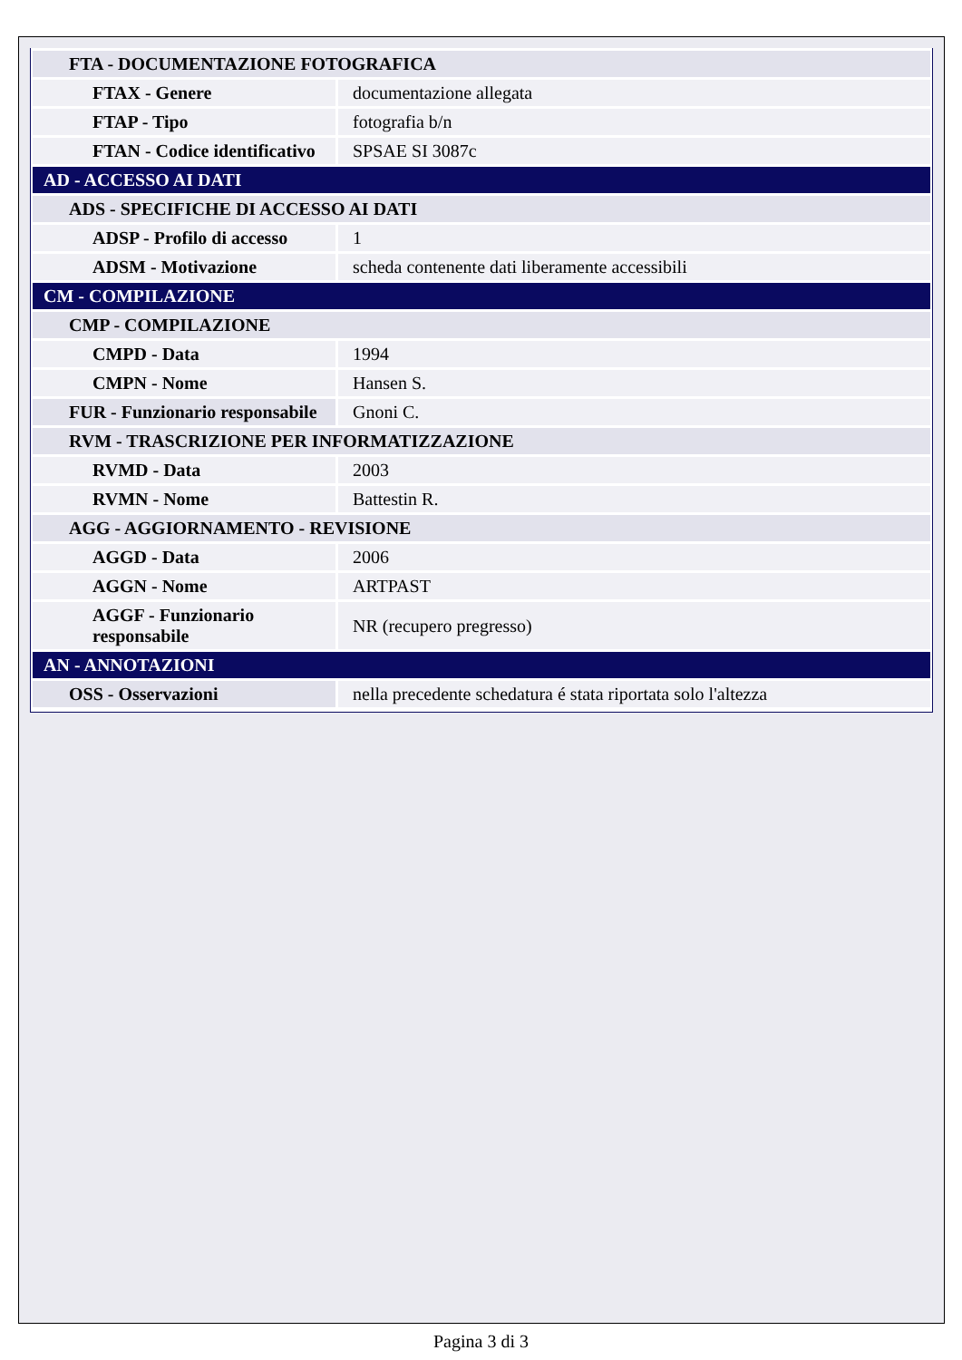| FTA - DOCUMENTAZIONE FOTOGRAFICA | |
| FTAX - Genere | documentazione allegata |
| FTAP - Tipo | fotografia b/n |
| FTAN - Codice identificativo | SPSAE SI 3087c |
| AD - ACCESSO AI DATI | |
| ADS - SPECIFICHE DI ACCESSO AI DATI | |
| ADSP - Profilo di accesso | 1 |
| ADSM - Motivazione | scheda contenente dati liberamente accessibili |
| CM - COMPILAZIONE | |
| CMP - COMPILAZIONE | |
| CMPD - Data | 1994 |
| CMPN - Nome | Hansen S. |
| FUR - Funzionario responsabile | Gnoni C. |
| RVM - TRASCRIZIONE PER INFORMATIZZAZIONE | |
| RVMD - Data | 2003 |
| RVMN - Nome | Battestin R. |
| AGG - AGGIORNAMENTO - REVISIONE | |
| AGGD - Data | 2006 |
| AGGN - Nome | ARTPAST |
| AGGF - Funzionario responsabile | NR (recupero pregresso) |
| AN - ANNOTAZIONI | |
| OSS - Osservazioni | nella precedente schedatura é stata riportata solo l'altezza |
Pagina 3 di 3